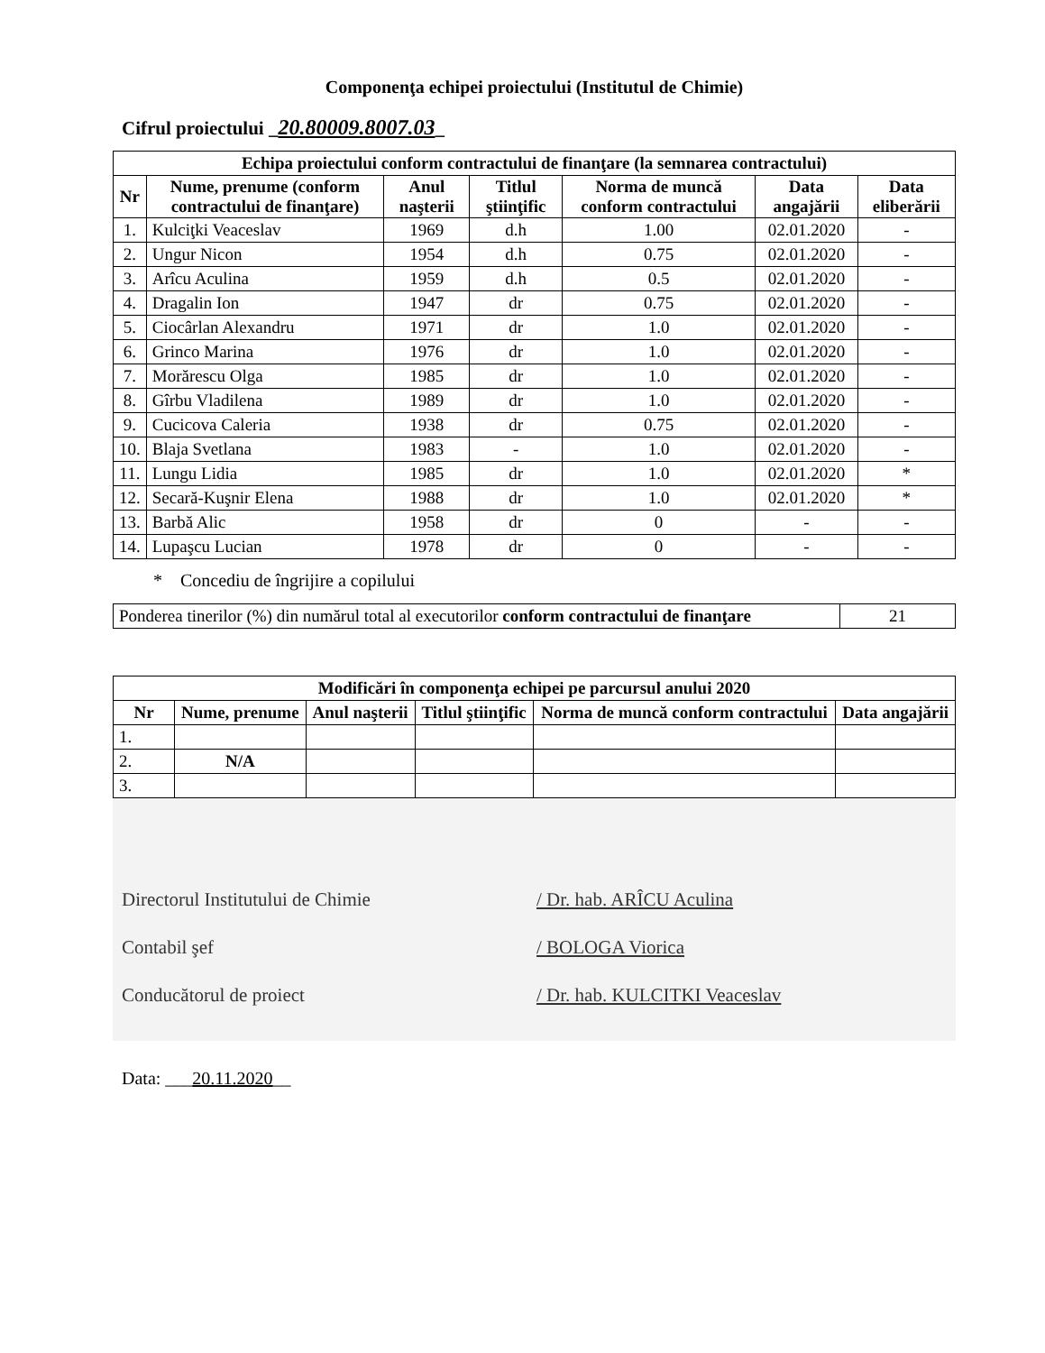Componenţa echipei proiectului (Institutul de Chimie)
Cifrul proiectului _20.80009.8007.03_
| Echipa proiectului conform contractului de finanţare (la semnarea contractului) | | | | | | |
| --- | --- | --- | --- | --- | --- | --- |
| Nr | Nume, prenume (conform contractului de finanţare) | Anul naşterii | Titlul ştiinţific | Norma de muncă conform contractului | Data angajării | Data eliberării |
| 1. | Kulciţki Veaceslav | 1969 | d.h | 1.00 | 02.01.2020 | - |
| 2. | Ungur Nicon | 1954 | d.h | 0.75 | 02.01.2020 | - |
| 3. | Arîcu Aculina | 1959 | d.h | 0.5 | 02.01.2020 | - |
| 4. | Dragalin Ion | 1947 | dr | 0.75 | 02.01.2020 | - |
| 5. | Ciocârlan Alexandru | 1971 | dr | 1.0 | 02.01.2020 | - |
| 6. | Grinco Marina | 1976 | dr | 1.0 | 02.01.2020 | - |
| 7. | Morărescu Olga | 1985 | dr | 1.0 | 02.01.2020 | - |
| 8. | Gîrbu Vladilena | 1989 | dr | 1.0 | 02.01.2020 | - |
| 9. | Cucicova Caleria | 1938 | dr | 0.75 | 02.01.2020 | - |
| 10. | Blaja Svetlana | 1983 | - | 1.0 | 02.01.2020 | - |
| 11. | Lungu Lidia | 1985 | dr | 1.0 | 02.01.2020 | * |
| 12. | Secară-Kuşnir Elena | 1988 | dr | 1.0 | 02.01.2020 | * |
| 13. | Barbă Alic | 1958 | dr | 0 | - | - |
| 14. | Lupaşcu Lucian | 1978 | dr | 0 | - | - |
* Concediu de îngrijire a copilului
| Ponderea tinerilor (%) din numărul total al executorilor conform contractului de finanţare | 21 |
| Modificări în componenţa echipei pe parcursul anului 2020 | | | | | |
| --- | --- | --- | --- | --- | --- |
| Nr | Nume, prenume | Anul naşterii | Titlul ştiinţific | Norma de muncă conform contractului | Data angajării |
| 1. | | | | | |
| 2. | N/A | | | | |
| 3. | | | | | |
Directorul Institutului de Chimie / Dr. hab. ARÎCU Aculina
Contabil şef / BOLOGA Viorica
Conducătorul de proiect / Dr. hab. KULCITKI Veaceslav
Data: ___20.11.2020__